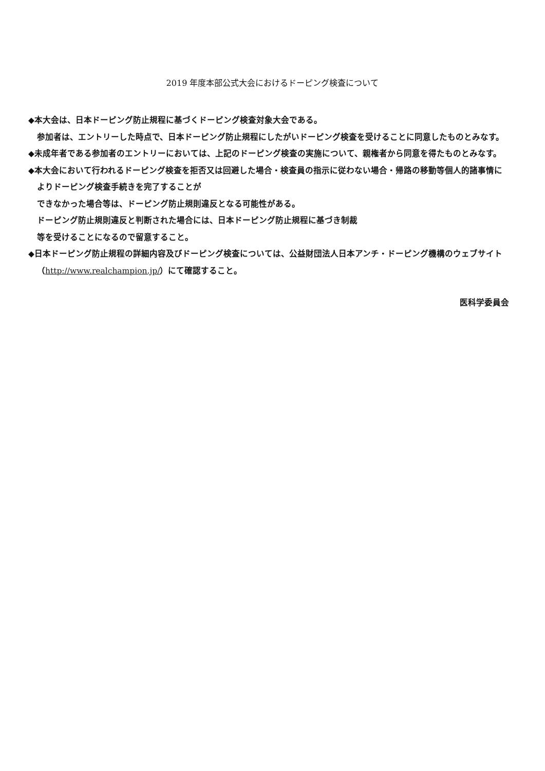2019 年度本部公式大会におけるドーピング検査について
◆本大会は、日本ドーピング防止規程に基づくドーピング検査対象大会である。
参加者は、エントリーした時点で、日本ドーピング防止規程にしたがいドーピング検査を受けることに同意したものとみなす。
◆未成年者である参加者のエントリーにおいては、上記のドーピング検査の実施について、親権者から同意を得たものとみなす。
◆本大会において行われるドーピング検査を拒否又は回避した場合・検査員の指示に従わない場合・帰路の移動等個人的諸事情によりドーピング検査手続きを完了することが
できなかった場合等は、ドーピング防止規則違反となる可能性がある。
ドーピング防止規則違反と判断された場合には、日本ドーピング防止規程に基づき制裁
等を受けることになるので留意すること。
◆日本ドーピング防止規程の詳細内容及びドーピング検査については、公益財団法人日本アンチ・ドーピング機構のウェブサイト（http://www.realchampion.jp/）にて確認すること。
医科学委員会